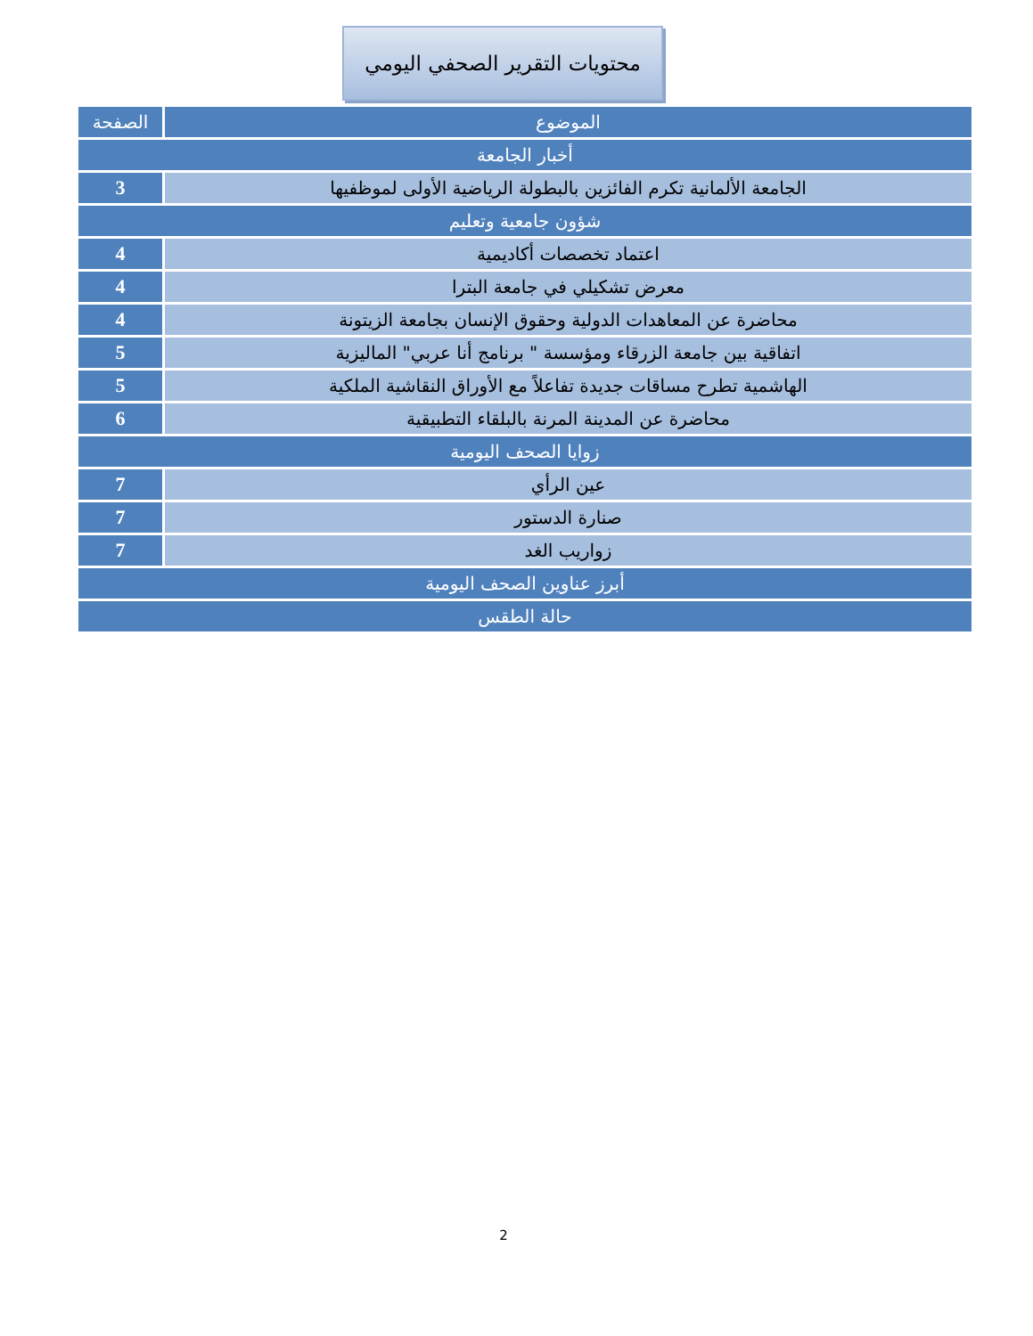محتويات التقرير الصحفي اليومي
| الموضوع | الصفحة |
| --- | --- |
| أخبار الجامعة | |
| الجامعة الألمانية تكرم الفائزين بالبطولة الرياضية الأولى لموظفيها | 3 |
| شؤون جامعية وتعليم | |
| اعتماد تخصصات أكاديمية | 4 |
| معرض تشكيلي في جامعة البترا | 4 |
| محاضرة عن المعاهدات الدولية وحقوق الإنسان بجامعة الزيتونة | 4 |
| اتفاقية بين جامعة الزرقاء ومؤسسة " برنامج أنا عربي" الماليزية | 5 |
| الهاشمية تطرح مساقات جديدة تفاعلاً مع الأوراق النقاشية الملكية | 5 |
| محاضرة عن المدينة المرنة بالبلقاء التطبيقية | 6 |
| زوايا الصحف اليومية | |
| عين الرأي | 7 |
| صنارة الدستور | 7 |
| زواريب الغد | 7 |
| أبرز عناوين الصحف اليومية | |
| حالة الطقس | |
2